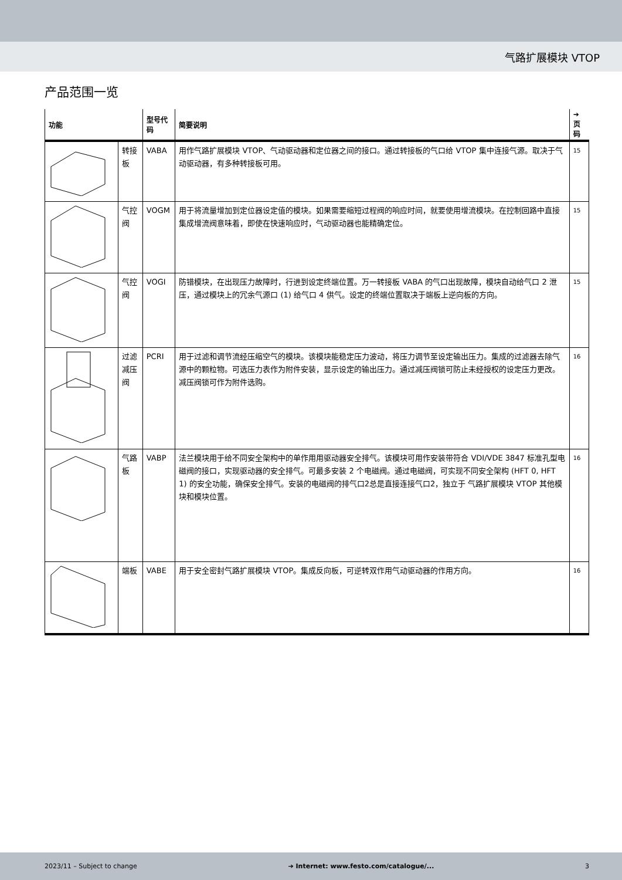气路扩展模块 VTOP
产品范围一览
| 功能 | | 型号代码 | 简要说明 | ➔ 页码 |
| --- | --- | --- | --- | --- |
| | 转接板 | VABA | 用作气路扩展模块 VTOP、气动驱动器和定位器之间的接口。通过转接板的气口给 VTOP 集中连接气源。取决于气动驱动器，有多种转接板可用。 | 15 |
| | 气控阀 | VOGM | 用于将流量增加到定位器设定值的模块。如果需要缩短过程阀的响应时间，就要使用增流模块。在控制回路中直接集成增流阀意味着，即使在快速响应时，气动驱动器也能精确定位。 | 15 |
| | 气控阀 | VOGI | 防错模块，在出现压力故障时，行进到设定终端位置。万一转接板 VABA 的气口出现故障，模块自动给气口 2 泄压，通过模块上的冗余气源口 (1) 给气口 4 供气。设定的终端位置取决于端板上逆向板的方向。 | 15 |
| | 过滤减压阀 | PCRI | 用于过滤和调节流经压缩空气的模块。该模块能稳定压力波动，将压力调节至设定输出压力。集成的过滤器去除气源中的颗粒物。可选压力表作为附件安装，显示设定的输出压力。通过减压阀锁可防止未经授权的设定压力更改。减压阀锁可作为附件选购。 | 16 |
| | 气路板 | VABP | 法兰模块用于给不同安全架构中的单作用用驱动器安全排气。该模块可用作安装带符合 VDI/VDE 3847 标准孔型电磁阀的接口，实现驱动器的安全排气。可最多安装 2 个电磁阀。通过电磁阀，可实现不同安全架构 (HFT 0, HFT 1) 的安全功能，确保安全排气。安装的电磁阀的排气口2总是直接连接气口2，独立于 气路扩展模块 VTOP 其他模块和模块位置。 | 16 |
| | 端板 | VABE | 用于安全密封气路扩展模块 VTOP。集成反向板，可逆转双作用气动驱动器的作用方向。 | 16 |
2023/11 – Subject to change ➔ Internet: www.festo.com/catalogue/... 3